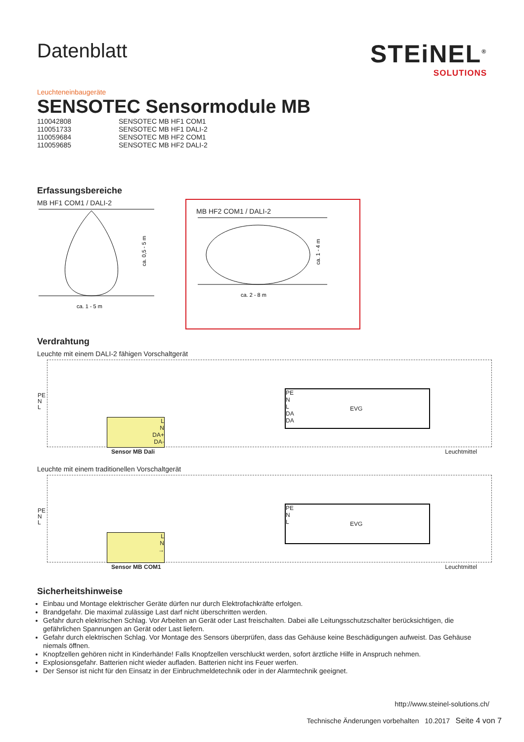Datenblatt
STEiNEL<sup>®</sup>
SOLUTIONS
Leuchteneinbaugeräte
SENSOTEC Sensormodule MB
| 110042808 | SENSOTEC MB HF1 COM1 |
| 110051733 | SENSOTEC MB HF1 DALI-2 |
| 110059684 | SENSOTEC MB HF2 COM1 |
| 110059685 | SENSOTEC MB HF2 DALI-2 |
Erfassungsbereiche
MB HF1 COM1 / DALI-2
ca. 1 - 5 m
ca. 0,5 - 5 m
MB HF2 COM1 / DALI-2
ca. 2 - 8 m
ca. 1 - 4 m
Verdrahtung
Leuchte mit einem DALI-2 fähigen Vorschaltgerät
PE
N
L
L
N
DA+
DA-
PE
N
L
DA
DA
EVG
Sensor MB Dali Leuchtmittel
Leuchte mit einem traditionellen Vorschaltgerät
PE
N
L
L
N
→
PE
N
L
EVG
Sensor MB COM1 Leuchtmittel
Sicherheitshinweise
Einbau und Montage elektrischer Geräte dürfen nur durch Elektrofachkräfte erfolgen.
Brandgefahr. Die maximal zulässige Last darf nicht überschritten werden.
Gefahr durch elektrischen Schlag. Vor Arbeiten an Gerät oder Last freischalten. Dabei alle Leitungsschutzschalter berücksichtigen, die gefährlichen Spannungen an Gerät oder Last liefern.
Gefahr durch elektrischen Schlag. Vor Montage des Sensors überprüfen, dass das Gehäuse keine Beschädigungen aufweist. Das Gehäuse niemals öffnen.
Knopfzellen gehören nicht in Kinderhände! Falls Knopfzellen verschluckt werden, sofort ärztliche Hilfe in Anspruch nehmen.
Explosionsgefahr. Batterien nicht wieder aufladen. Batterien nicht ins Feuer werfen.
Der Sensor ist nicht für den Einsatz in der Einbruchmeldetechnik oder in der Alarmtechnik geeignet.
http://www.steinel-solutions.ch/
Technische Änderungen vorbehalten 10.2017 Seite 4 von 7